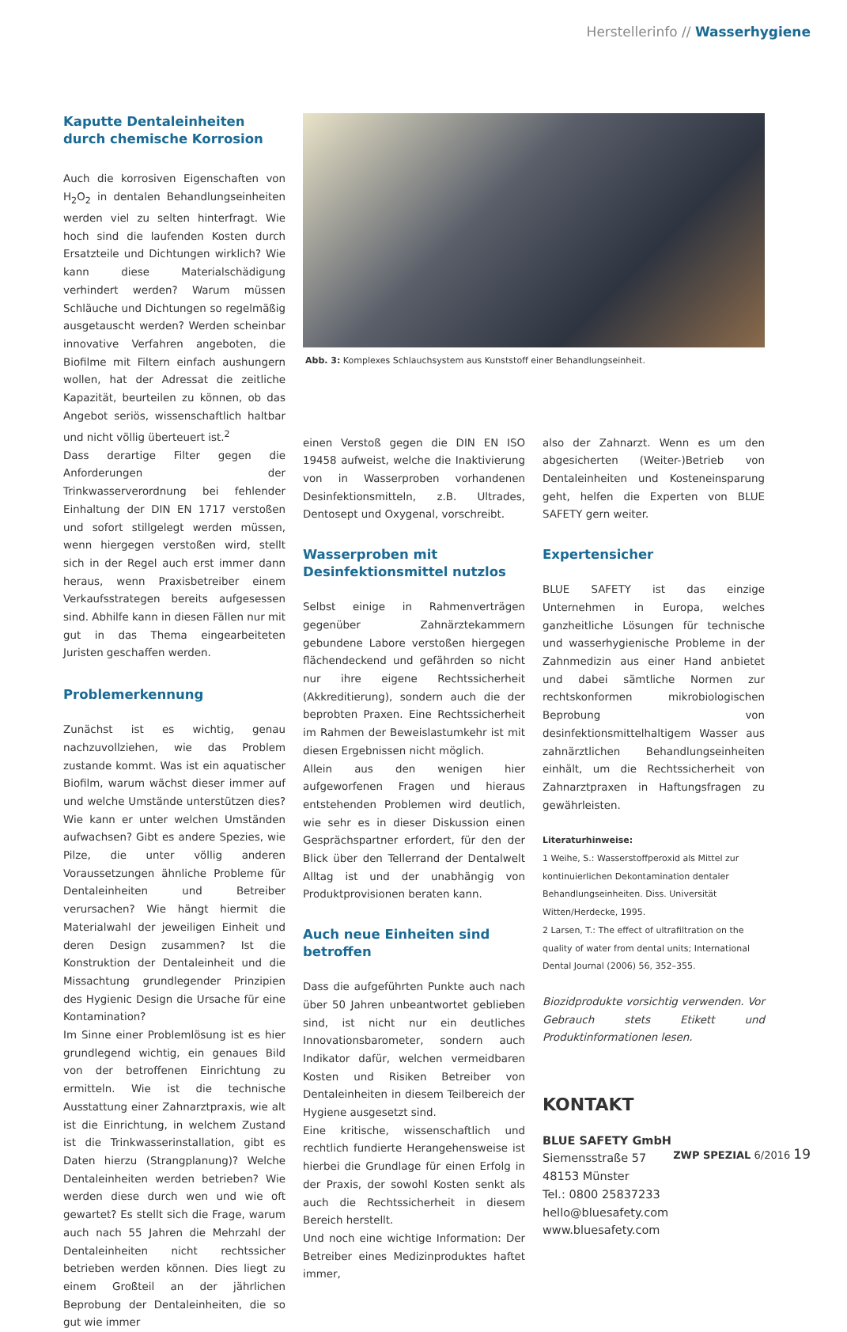Herstellerinfo // Wasserhygiene
Kaputte Dentaleinheiten durch chemische Korrosion
Auch die korrosiven Eigenschaften von H<sub>2</sub>O<sub>2</sub> in dentalen Behandlungseinheiten werden viel zu selten hinterfragt. Wie hoch sind die laufenden Kosten durch Ersatzteile und Dichtungen wirklich? Wie kann diese Materialschädigung verhindert werden? Warum müssen Schläuche und Dichtungen so regelmäßig ausgetauscht werden? Werden scheinbar innovative Verfahren angeboten, die Biofilme mit Filtern einfach aushungern wollen, hat der Adressat die zeitliche Kapazität, beurteilen zu können, ob das Angebot seriös, wissenschaftlich haltbar und nicht völlig überteuert ist.<sup>2</sup>
Dass derartige Filter gegen die Anforderungen der Trinkwasserverordnung bei fehlender Einhaltung der DIN EN 1717 verstoßen und sofort stillgelegt werden müssen, wenn hiergegen verstoßen wird, stellt sich in der Regel auch erst immer dann heraus, wenn Praxisbetreiber einem Verkaufsstrategen bereits aufgesessen sind. Abhilfe kann in diesen Fällen nur mit gut in das Thema eingearbeiteten Juristen geschaffen werden.
Problemerkennung
Zunächst ist es wichtig, genau nachzuvollziehen, wie das Problem zustande kommt. Was ist ein aquatischer Biofilm, warum wächst dieser immer auf und welche Umstände unterstützen dies? Wie kann er unter welchen Umständen aufwachsen? Gibt es andere Spezies, wie Pilze, die unter völlig anderen Voraussetzungen ähnliche Probleme für Dentaleinheiten und Betreiber verursachen? Wie hängt hiermit die Materialwahl der jeweiligen Einheit und deren Design zusammen? Ist die Konstruktion der Dentaleinheit und die Missachtung grundlegender Prinzipien des Hygienic Design die Ursache für eine Kontamination?
Im Sinne einer Problemlösung ist es hier grundlegend wichtig, ein genaues Bild von der betroffenen Einrichtung zu ermitteln. Wie ist die technische Ausstattung einer Zahnarztpraxis, wie alt ist die Einrichtung, in welchem Zustand ist die Trinkwasserinstallation, gibt es Daten hierzu (Strangplanung)? Welche Dentaleinheiten werden betrieben? Wie werden diese durch wen und wie oft gewartet? Es stellt sich die Frage, warum auch nach 55 Jahren die Mehrzahl der Dentaleinheiten nicht rechtssicher betrieben werden können. Dies liegt zu einem Großteil an der jährlichen Beprobung der Dentaleinheiten, die so gut wie immer
Abb. 3: Komplexes Schlauchsystem aus Kunststoff einer Behandlungseinheit.
einen Verstoß gegen die DIN EN ISO 19458 aufweist, welche die Inaktivierung von in Wasserproben vorhandenen Desinfektionsmitteln, z.B. Ultrades, Dentosept und Oxygenal, vorschreibt.
Wasserproben mit Desinfektionsmittel nutzlos
Selbst einige in Rahmenverträgen gegenüber Zahnärztekammern gebundene Labore verstoßen hiergegen flächendeckend und gefährden so nicht nur ihre eigene Rechtssicherheit (Akkreditierung), sondern auch die der beprobten Praxen. Eine Rechtssicherheit im Rahmen der Beweislastumkehr ist mit diesen Ergebnissen nicht möglich.
Allein aus den wenigen hier aufgeworfenen Fragen und hieraus entstehenden Problemen wird deutlich, wie sehr es in dieser Diskussion einen Gesprächspartner erfordert, für den der Blick über den Tellerrand der Dentalwelt Alltag ist und der unabhängig von Produktprovisionen beraten kann.
Auch neue Einheiten sind betroffen
Dass die aufgeführten Punkte auch nach über 50 Jahren unbeantwortet geblieben sind, ist nicht nur ein deutliches Innovationsbarometer, sondern auch Indikator dafür, welchen vermeidbaren Kosten und Risiken Betreiber von Dentaleinheiten in diesem Teilbereich der Hygiene ausgesetzt sind.
Eine kritische, wissenschaftlich und rechtlich fundierte Herangehensweise ist hierbei die Grundlage für einen Erfolg in der Praxis, der sowohl Kosten senkt als auch die Rechtssicherheit in diesem Bereich herstellt.
Und noch eine wichtige Information: Der Betreiber eines Medizinproduktes haftet immer,
also der Zahnarzt. Wenn es um den abgesicherten (Weiter-)Betrieb von Dentaleinheiten und Kosteneinsparung geht, helfen die Experten von BLUE SAFETY gern weiter.
Expertensicher
BLUE SAFETY ist das einzige Unternehmen in Europa, welches ganzheitliche Lösungen für technische und wasserhygienische Probleme in der Zahnmedizin aus einer Hand anbietet und dabei sämtliche Normen zur rechtskonformen mikrobiologischen Beprobung von desinfektionsmittelhaltigem Wasser aus zahnärztlichen Behandlungseinheiten einhält, um die Rechtssicherheit von Zahnarztpraxen in Haftungsfragen zu gewährleisten.
Literaturhinweise:
1 Weihe, S.: Wasserstoffperoxid als Mittel zur kontinuierlichen Dekontamination dentaler Behandlungseinheiten. Diss. Universität Witten/Herdecke, 1995.
2 Larsen, T.: The effect of ultrafiltration on the quality of water from dental units; International Dental Journal (2006) 56, 352–355.
Biozidprodukte vorsichtig verwenden. Vor Gebrauch stets Etikett und Produktinformationen lesen.
KONTAKT
BLUE SAFETY GmbH
Siemensstraße 57
48153 Münster
Tel.: 0800 25837233
hello@bluesafety.com
www.bluesafety.com
ZWP SPEZIAL 6/2016 19